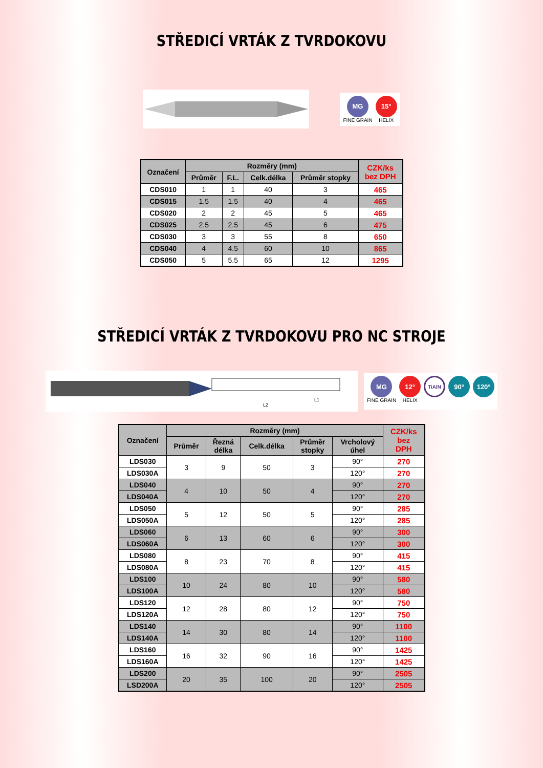STŘEDICÍ VRTÁK Z TVRDOKOVU
MG
FINE GRAIN
15°
HELIX
| Označení | Rozměry (mm) | | | | CZK/ks bez DPH |
| --- | --- | --- | --- | --- | --- |
| | Průměr | F.L. | Celk.délka | Průměr stopky | |
| CDS010 | 1 | 1 | 40 | 3 | 465 |
| CDS015 | 1.5 | 1.5 | 40 | 4 | 465 |
| CDS020 | 2 | 2 | 45 | 5 | 465 |
| CDS025 | 2.5 | 2.5 | 45 | 6 | 475 |
| CDS030 | 3 | 3 | 55 | 8 | 650 |
| CDS040 | 4 | 4.5 | 60 | 10 | 865 |
| CDS050 | 5 | 5.5 | 65 | 12 | 1295 |
STŘEDICÍ VRTÁK Z TVRDOKOVU PRO NC STROJE
L2
L1
MG
FINE GRAIN
12°
HELIX
TiAlN
90° 120°
| Označení | Rozměry (mm) | | | | | CZK/ks bez DPH |
| --- | --- | --- | --- | --- | --- | --- |
| | Průměr | Řezná délka | Celk.délka | Průměr stopky | Vrcholový úhel | |
| LDS030 | 3 | 9 | 50 | 3 | 90° | 270 |
| LDS030A | | | | | 120° | 270 |
| LDS040 | 4 | 10 | 50 | 4 | 90° | 270 |
| LDS040A | | | | | 120° | 270 |
| LDS050 | 5 | 12 | 50 | 5 | 90° | 285 |
| LDS050A | | | | | 120° | 285 |
| LDS060 | 6 | 13 | 60 | 6 | 90° | 300 |
| LDS060A | | | | | 120° | 300 |
| LDS080 | 8 | 23 | 70 | 8 | 90° | 415 |
| LDS080A | | | | | 120° | 415 |
| LDS100 | 10 | 24 | 80 | 10 | 90° | 580 |
| LDS100A | | | | | 120° | 580 |
| LDS120 | 12 | 28 | 80 | 12 | 90° | 750 |
| LDS120A | | | | | 120° | 750 |
| LDS140 | 14 | 30 | 80 | 14 | 90° | 1100 |
| LDS140A | | | | | 120° | 1100 |
| LDS160 | 16 | 32 | 90 | 16 | 90° | 1425 |
| LDS160A | | | | | 120° | 1425 |
| LDS200 | 20 | 35 | 100 | 20 | 90° | 2505 |
| LSD200A | | | | | 120° | 2505 |